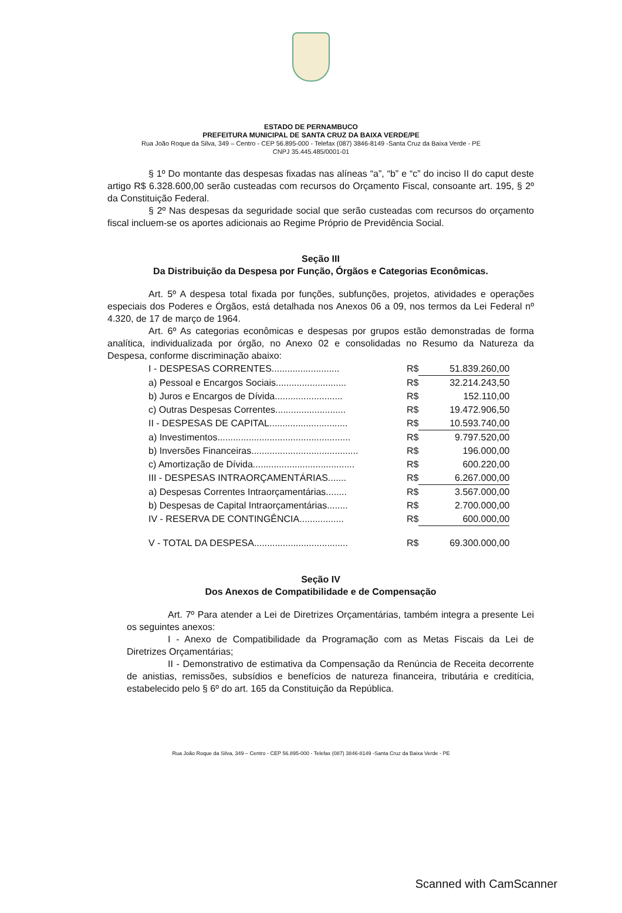ESTADO DE PERNAMBUCO
PREFEITURA MUNICIPAL DE SANTA CRUZ DA BAIXA VERDE/PE
Rua João Roque da Silva, 349 – Centro - CEP 56.895-000 - Telefax (087) 3846-8149 -Santa Cruz da Baixa Verde - PE
CNPJ 35.445.485/0001-01
§ 1º Do montante das despesas fixadas nas alíneas “a”, “b” e “c” do inciso II do caput deste artigo R$ 6.328.600,00 serão custeadas com recursos do Orçamento Fiscal, consoante art. 195, § 2º da Constituição Federal.
§ 2º Nas despesas da seguridade social que serão custeadas com recursos do orçamento fiscal incluem-se os aportes adicionais ao Regime Próprio de Previdência Social.
Seção III
Da Distribuição da Despesa por Função, Órgãos e Categorias Econômicas.
Art. 5º A despesa total fixada por funções, subfunções, projetos, atividades e operações especiais dos Poderes e Órgãos, está detalhada nos Anexos 06 a 09, nos termos da Lei Federal nº 4.320, de 17 de março de 1964.
Art. 6º As categorias econômicas e despesas por grupos estão demonstradas de forma analítica, individualizada por órgão, no Anexo 02 e consolidadas no Resumo da Natureza da Despesa, conforme discriminação abaixo:
| I - DESPESAS CORRENTES.......................... | R$ | 51.839.260,00 |
| a) Pessoal e Encargos Sociais........................... | R$ | 32.214.243,50 |
| b) Juros e Encargos de Dívida.......................... | R$ | 152.110,00 |
| c) Outras Despesas Correntes........................... | R$ | 19.472.906,50 |
| II - DESPESAS DE CAPITAL.............................. | R$ | 10.593.740,00 |
| a) Investimentos................................................... | R$ | 9.797.520,00 |
| b) Inversões Financeiras......................................... | R$ | 196.000,00 |
| c) Amortização de Dívida....................................... | R$ | 600.220,00 |
| III - DESPESAS INTRAORÇAMENTÁRIAS....... | R$ | 6.267.000,00 |
| a) Despesas Correntes Intraorçamentárias........ | R$ | 3.567.000,00 |
| b) Despesas de Capital Intraorçamentárias........ | R$ | 2.700.000,00 |
| IV - RESERVA DE CONTINGÊNCIA................. | R$ | 600.000,00 |
| V - TOTAL DA DESPESA.................................... | R$ | 69.300.000,00 |
Seção IV
Dos Anexos de Compatibilidade e de Compensação
Art. 7º Para atender a Lei de Diretrizes Orçamentárias, também integra a presente Lei os seguintes anexos:
I - Anexo de Compatibilidade da Programação com as Metas Fiscais da Lei de Diretrizes Orçamentárias;
II - Demonstrativo de estimativa da Compensação da Renúncia de Receita decorrente de anistias, remissões, subsídios e benefícios de natureza financeira, tributária e creditícia, estabelecido pelo § 6º do art. 165 da Constituição da República.
Rua João Roque da Silva, 349 – Centro - CEP 56.895-000 - Telefax (087) 3846-8149 -Santa Cruz da Baixa Verde - PE
Scanned with CamScanner